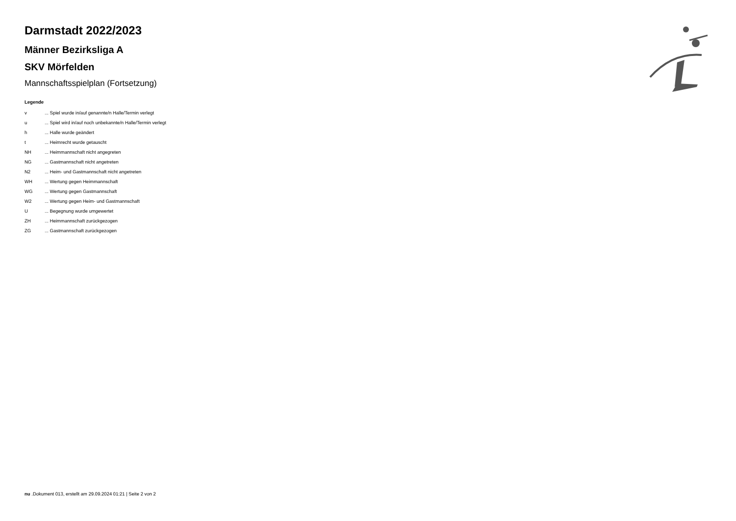Darmstadt 2022/2023
Männer Bezirksliga A
SKV Mörfelden
Mannschaftsspielplan (Fortsetzung)
Legende
| v | ... Spiel wurde in/auf genannte/n Halle/Termin verlegt |
| u | ... Spiel wird in/auf noch unbekannte/n Halle/Termin verlegt |
| h | ... Halle wurde geändert |
| t | ... Heimrecht wurde getauscht |
| NH | ... Heimmannschaft nicht angegreten |
| NG | ... Gastmannschaft nicht angetreten |
| N2 | ... Heim- und Gastmannschaft nicht angetreten |
| WH | ... Wertung gegen Heimmannschaft |
| WG | ... Wertung gegen Gastmannschaft |
| W2 | ... Wertung gegen Heim- und Gastmannschaft |
| U | ... Begegnung wurde umgewertet |
| ZH | ... Heimmannschaft zurückgezogen |
| ZG | ... Gastmannschaft zurückgezogen |
nu .Dokument 013, erstellt am 29.09.2024 01:21 | Seite 2 von 2